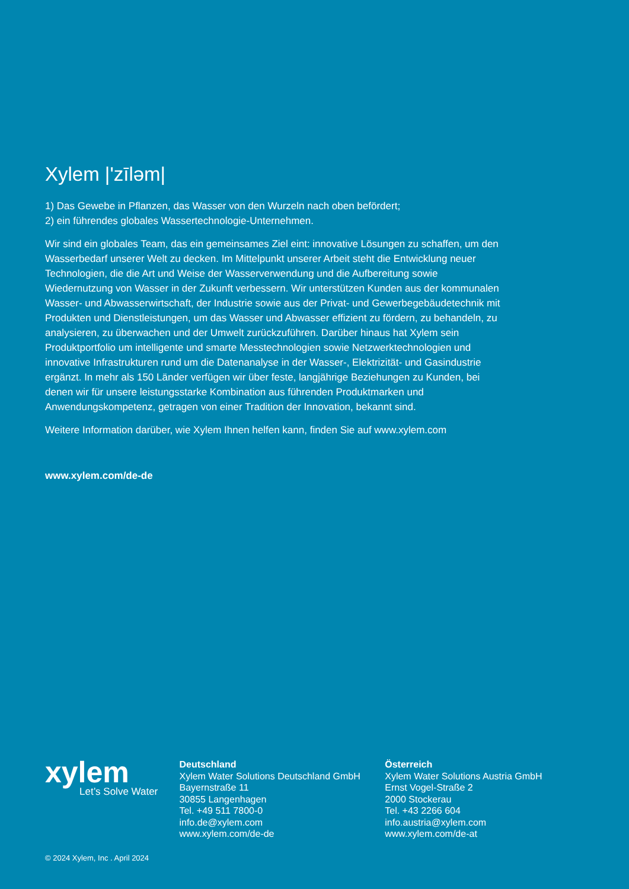Xylem |'zīləm|
1) Das Gewebe in Pflanzen, das Wasser von den Wurzeln nach oben befördert;
2) ein führendes globales Wassertechnologie-Unternehmen.
Wir sind ein globales Team, das ein gemeinsames Ziel eint: innovative Lösungen zu schaffen, um den Wasserbedarf unserer Welt zu decken. Im Mittelpunkt unserer Arbeit steht die Entwicklung neuer Technologien, die die Art und Weise der Wasserverwendung und die Aufbereitung sowie Wiedernutzung von Wasser in der Zukunft verbessern. Wir unterstützen Kunden aus der kommunalen Wasser- und Abwasserwirtschaft, der Industrie sowie aus der Privat- und Gewerbegebäudetechnik mit Produkten und Dienstleistungen, um das Wasser und Abwasser effizient zu fördern, zu behandeln, zu analysieren, zu überwachen und der Umwelt zurückzuführen. Darüber hinaus hat Xylem sein Produktportfolio um intelligente und smarte Messtechnologien sowie Netzwerktechnologien und innovative Infrastrukturen rund um die Datenanalyse in der Wasser-, Elektrizität- und Gasindustrie ergänzt. In mehr als 150 Länder verfügen wir über feste, langjährige Beziehungen zu Kunden, bei denen wir für unsere leistungsstarke Kombination aus führenden Produktmarken und Anwendungskompetenz, getragen von einer Tradition der Innovation, bekannt sind.
Weitere Information darüber, wie Xylem Ihnen helfen kann, finden Sie auf www.xylem.com
www.xylem.com/de-de
xylem
Let’s Solve Water
Deutschland
Xylem Water Solutions Deutschland GmbH
Bayernstraße 11
30855 Langenhagen
Tel. +49 511 7800-0
info.de@xylem.com
www.xylem.com/de-de
Österreich
Xylem Water Solutions Austria GmbH
Ernst Vogel-Straße 2
2000 Stockerau
Tel. +43 2266 604
info.austria@xylem.com
www.xylem.com/de-at
© 2024 Xylem, Inc . April 2024